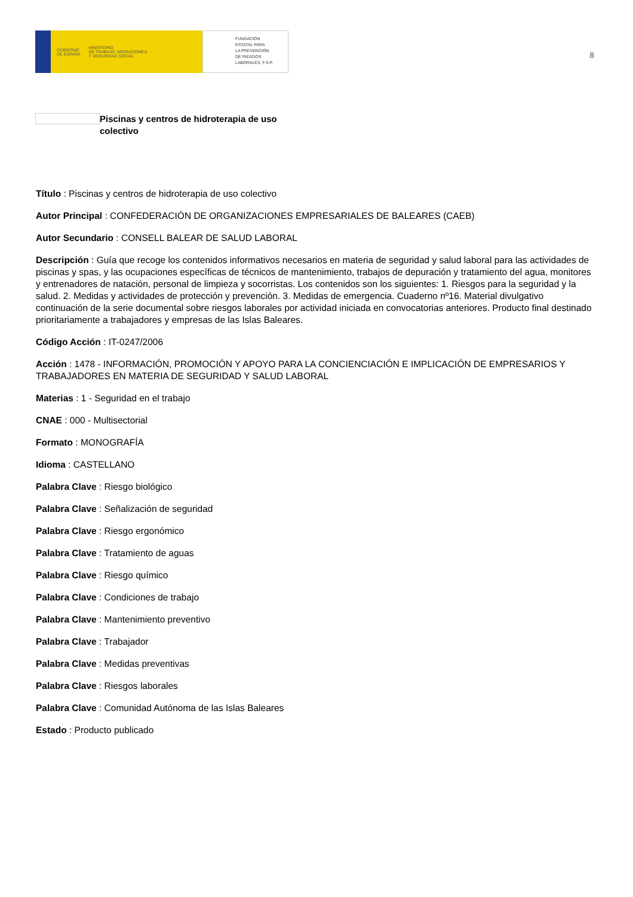GOBIERNO
DE ESPAÑA MINISTERIO
DE TRABAJO, MIGRACIONES
Y SEGURIDAD SOCIAL
FUNDACIÓN
ESTATAL PARA
LA PREVENCIÓN
DE RIESGOS
LABORALES, F.S.P.
8
Piscinas y centros de hidroterapia de uso colectivo
Título : Piscinas y centros de hidroterapia de uso colectivo
Autor Principal : CONFEDERACIÓN DE ORGANIZACIONES EMPRESARIALES DE BALEARES (CAEB)
Autor Secundario : CONSELL BALEAR DE SALUD LABORAL
Descripción : Guía que recoge los contenidos informativos necesarios en materia de seguridad y salud laboral para las actividades de piscinas y spas, y las ocupaciones específicas de técnicos de mantenimiento, trabajos de depuración y tratamiento del agua, monitores y entrenadores de natación, personal de limpieza y socorristas. Los contenidos son los siguientes: 1. Riesgos para la seguridad y la salud. 2. Medidas y actividades de protección y prevención. 3. Medidas de emergencia. Cuaderno nº16. Material divulgativo continuación de la serie documental sobre riesgos laborales por actividad iniciada en convocatorias anteriores. Producto final destinado prioritariamente a trabajadores y empresas de las Islas Baleares.
Código Acción : IT-0247/2006
Acción : 1478 - INFORMACIÓN, PROMOCIÓN Y APOYO PARA LA CONCIENCIACIÓN E IMPLICACIÓN DE EMPRESARIOS Y TRABAJADORES EN MATERIA DE SEGURIDAD Y SALUD LABORAL
Materias : 1 - Seguridad en el trabajo
CNAE : 000 - Multisectorial
Formato : MONOGRAFÍA
Idioma : CASTELLANO
Palabra Clave : Riesgo biológico
Palabra Clave : Señalización de seguridad
Palabra Clave : Riesgo ergonómico
Palabra Clave : Tratamiento de aguas
Palabra Clave : Riesgo químico
Palabra Clave : Condiciones de trabajo
Palabra Clave : Mantenimiento preventivo
Palabra Clave : Trabajador
Palabra Clave : Medidas preventivas
Palabra Clave : Riesgos laborales
Palabra Clave : Comunidad Autónoma de las Islas Baleares
Estado : Producto publicado